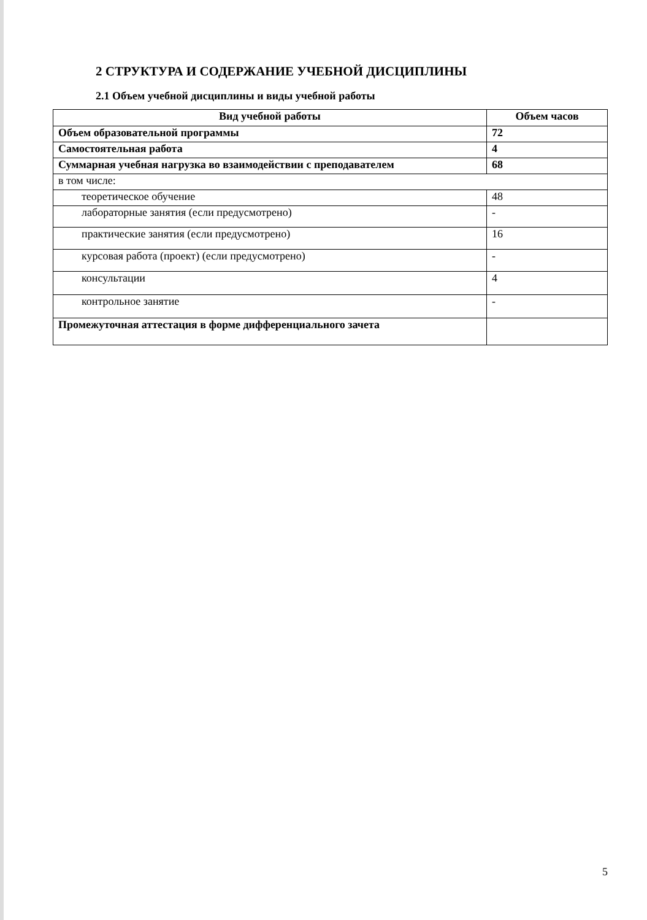2 СТРУКТУРА И СОДЕРЖАНИЕ УЧЕБНОЙ ДИСЦИПЛИНЫ
2.1 Объем учебной дисциплины и виды учебной работы
| Вид учебной работы | Объем часов |
| --- | --- |
| Объем образовательной программы | 72 |
| Самостоятельная работа | 4 |
| Суммарная учебная нагрузка во взаимодействии с преподавателем | 68 |
| в том числе: | |
| теоретическое обучение | 48 |
| лабораторные занятия (если предусмотрено) | - |
| практические занятия (если предусмотрено) | 16 |
| курсовая работа (проект) (если предусмотрено) | - |
| консультации | 4 |
| контрольное занятие | - |
| Промежуточная аттестация в форме дифференциального зачета | |
5